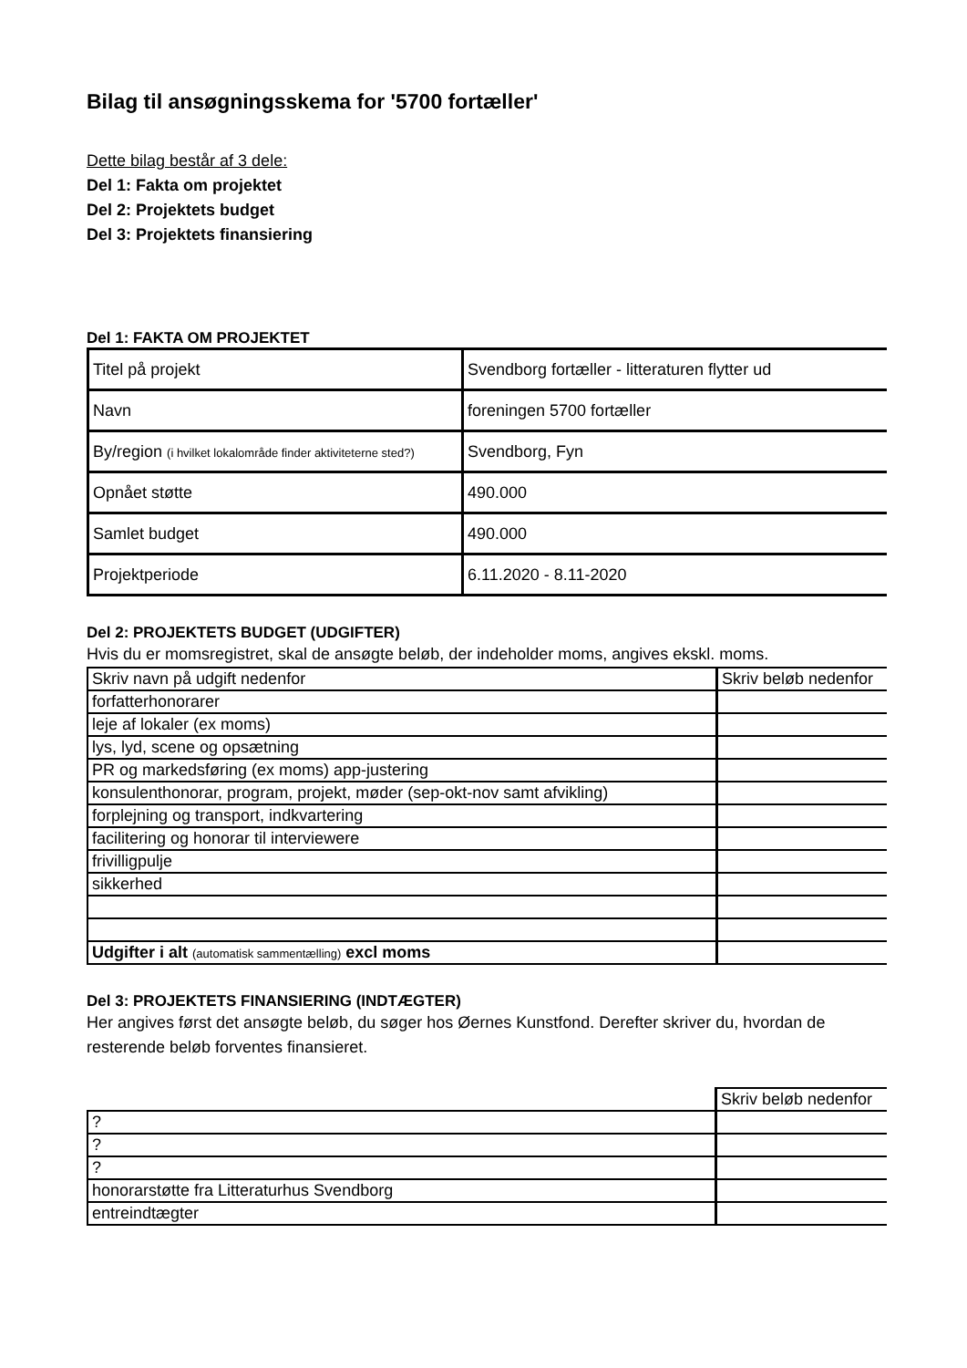Bilag til ansøgningsskema for '5700 fortæller'
Dette bilag består af 3 dele:
Del 1: Fakta om projektet
Del 2: Projektets budget
Del 3: Projektets finansiering
Del 1: FAKTA OM PROJEKTET
| Titel på projekt | Svendborg fortæller - litteraturen flytter ud |
| Navn | foreningen 5700 fortæller |
| By/region (i hvilket lokalområde finder aktiviteterne sted?) | Svendborg, Fyn |
| Opnået støtte | 490.000 |
| Samlet budget | 490.000 |
| Projektperiode | 6.11.2020 - 8.11-2020 |
Del 2: PROJEKTETS BUDGET (UDGIFTER)
Hvis du er momsregistret, skal de ansøgte beløb, der indeholder moms, angives ekskl. moms.
| Skriv navn på udgift nedenfor | Skriv beløb nedenfor |
| forfatterhonorarer | |
| leje af lokaler (ex moms) | |
| lys, lyd, scene og opsætning | |
| PR og markedsføring (ex moms) app-justering | |
| konsulenthonorar, program, projekt, møder (sep-okt-nov samt afvikling) | |
| forplejning og transport, indkvartering | |
| facilitering og honorar til interviewere | |
| frivilligpulje | |
| sikkerhed | |
| Udgifter i alt (automatisk sammentælling) excl moms | |
Del 3: PROJEKTETS FINANSIERING (INDTÆGTER)
Her angives først det ansøgte beløb, du søger hos Øernes Kunstfond. Derefter skriver du, hvordan de resterende beløb forventes finansieret.
| | Skriv beløb nedenfor |
| ? | |
| ? | |
| ? | |
| honorarstøtte fra Litteraturhus Svendborg | |
| entreindtægter | |